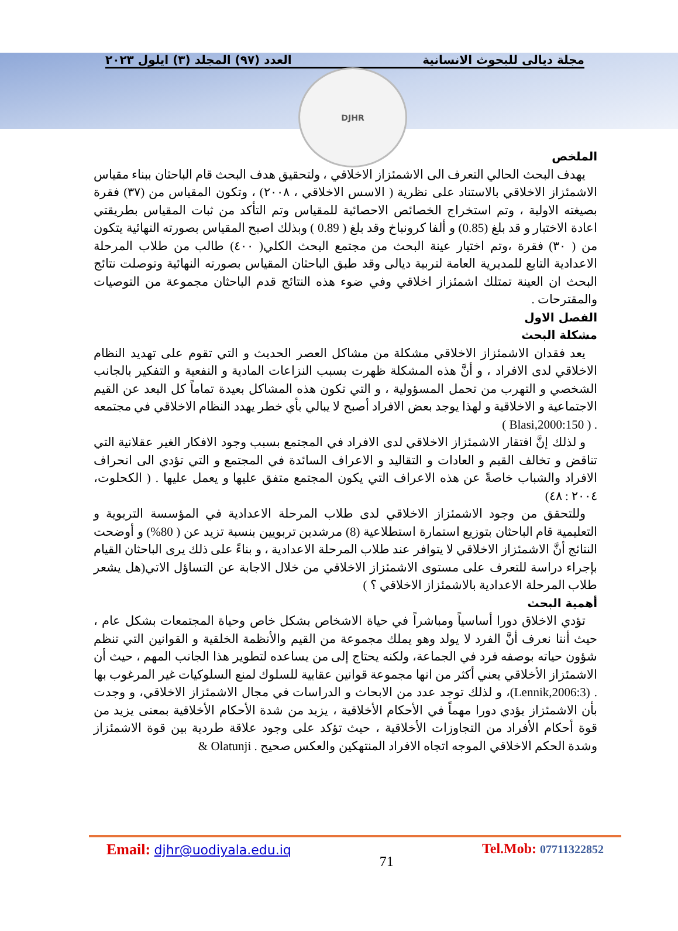مجلة ديالى للبحوث الانسانية العدد (٩٧) المجلد (٣) ايلول ٢٠٢٣
DJHR
الملخص
يهدف البحث الحالي التعرف الى الاشمئزاز الاخلاقي ، ولتحقيق هدف البحث قام الباحثان ببناء مقياس الاشمئزاز الاخلاقي بالاستناد على نظرية ( الاسس الاخلاقي ، ٢٠٠٨) ، وتكون المقياس من (٣٧) فقرة بصيغته الاولية ، وتم استخراج الخصائص الاحصائية للمقياس وتم التأكد من ثبات المقياس بطريقتي اعادة الاختبار و قد بلغ (0.85) و ألفا كرونباخ وقد بلغ ( 0.89 ) وبذلك اصبح المقياس بصورته النهائية يتكون من ( ٣٠) فقرة ،وتم اختيار عينة البحث من مجتمع البحث الكلي( ٤٠٠) طالب من طلاب المرحلة الاعدادية التابع للمديرية العامة لتربية ديالى وقد طبق الباحثان المقياس بصورته النهائية وتوصلت نتائج البحث ان العينة تمتلك اشمئزاز اخلاقي وفي ضوء هذه النتائج قدم الباحثان مجموعة من التوصيات والمقترحات .
الفصل الاول
مشكلة البحث
يعد فقدان الاشمئزاز الاخلاقي مشكلة من مشاكل العصر الحديث و التي تقوم على تهديد النظام الاخلاقي لدى الافراد ، و أنَّ هذه المشكلة ظهرت بسبب النزاعات المادية و النفعية و التفكير بالجانب الشخصي و التهرب من تحمل المسؤولية ، و التي تكون هذه المشاكل بعيدة تماماً كل البعد عن القيم الاجتماعية و الاخلاقية و لهذا يوجد بعض الافراد أصبح لا يبالي بأي خطر يهدد النظام الاخلاقي في مجتمعه . ( Blasi,2000:150 )
و لذلك إنَّ افتقار الاشمئزاز الاخلاقي لدى الافراد في المجتمع بسبب وجود الافكار الغير عقلانية التي تناقض و تخالف القيم و العادات و التقاليد و الاعراف السائدة في المجتمع و التي تؤدي الى انحراف الافراد والشباب خاصةً عن هذه الاعراف التي يكون المجتمع متفق عليها و يعمل عليها . ( الكحلوت، ٢٠٠٤ : ٤٨)
وللتحقق من وجود الاشمئزاز الاخلاقي لدى طلاب المرحلة الاعدادية في المؤسسة التربوية و التعليمية قام الباحثان بتوزيع استمارة استطلاعية (8) مرشدين تربويين بنسبة تزيد عن ( 80%) و أوضحت النتائج أنَّ الاشمئزاز الاخلاقي لا يتوافر عند طلاب المرحلة الاعدادية ، و بناءً على ذلك يرى الباحثان القيام بإجراء دراسة للتعرف على مستوى الاشمئزاز الاخلاقي من خلال الاجابة عن التساؤل الاتي(هل يشعر طلاب المرحلة الاعدادية بالاشمئزاز الاخلاقي ؟ )
أهمية البحث
تؤدي الاخلاق دورا أساسياً ومباشراً في حياة الاشخاص بشكل خاص وحياة المجتمعات بشكل عام ، حيث أننا نعرف أنَّ الفرد لا يولد وهو يملك مجموعة من القيم والأنظمة الخلقية و القوانين التي تنظم شؤون حياته بوصفه فرد في الجماعة، ولكنه يحتاج إلى من يساعده لتطوير هذا الجانب المهم ، حيث أن الاشمئزاز الأخلاقي يعني أكثر من انها مجموعة قوانين عقابية للسلوك لمنع السلوكيات غير المرغوب بها . (Lennik,2006:3)، و لذلك توجد عدد من الابحاث و الدراسات في مجال الاشمئزاز الاخلاقي، و وجدت بأن الاشمئزاز يؤدي دورا مهماً في الأحكام الأخلاقية ، يزيد من شدة الأحكام الأخلاقية بمعنى يزيد من قوة أحكام الأفراد من التجاوزات الأخلاقية ، حيث تؤكد على وجود علاقة طردية بين قوة الاشمئزاز وشدة الحكم الاخلاقي الموجه اتجاه الافراد المنتهكين والعكس صحيح . Olatunji &
Email: djhr@uodiyala.edu.iq 71 Tel.Mob: 07711322852